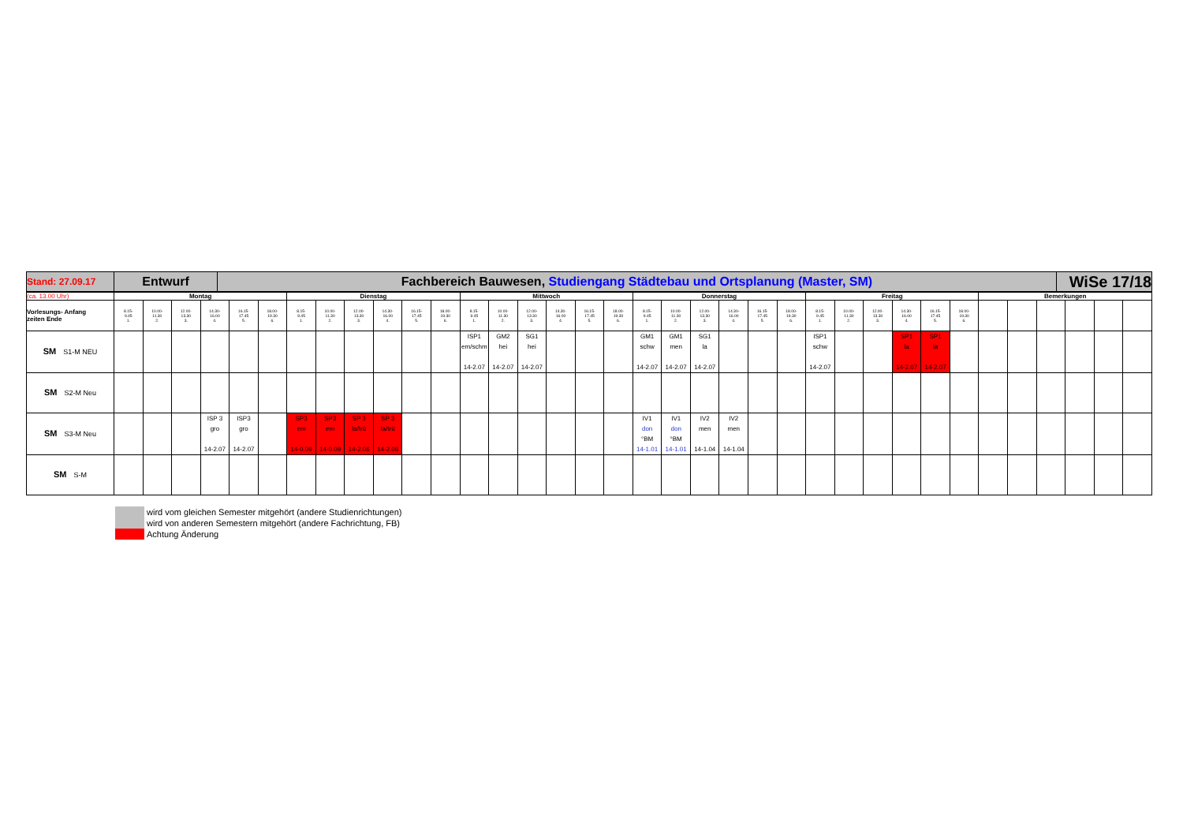| Stand: 27.09.17 | Entwurf | Fachbereich Bauwesen, Studiengang Städtebau und Ortsplanung (Master, SM) | WiSe 17/18 |
| (ca. 13.00 Uhr) | Montag | | | | | | Dienstag | | | | | | Mittwoch | | | | | | Donnerstag | | | | | | Freitag | | | | | | Bemerkungen | | | | | |
| Vorlesungs- Anfang zeiten Ende | 8.15- 9.45 1. | 10.00- 11.30 2. | 12.00- 13.30 3. | 14.30- 16.00 4. | 16.15- 17.45 5. | 18.00- 19.30 6. | 8.15- 9.45 1. | 10.00- 11.30 2. | 12.00- 13.30 3. | 14.30- 16.00 4. | 16.15- 17.45 5. | 18.00- 19.30 6. | 8.15- 9.45 1. | 10.00- 11.30 2. | 12.00- 13.30 3. | 14.30- 16.00 4. | 16.15- 17.45 5. | 18.00- 19.30 6. | 8.15- 9.45 1. | 10.00- 11.30 2. | 12.00- 13.30 3. | 14.30- 16.00 4. | 16.15- 17.45 5. | 18.00- 19.30 6. | 8.15- 9.45 1. | 10.00- 11.30 2. | 12.00- 13.30 3. | 14.30- 16.00 4. | 16.15- 17.45 5. | 18.00- 19.30 6. | | | | | | |
| SM S1-M NEU | | | | | | | | | | | | | ISP1 em/schm 14-2.07 | GM2 hei 14-2.07 | SG1 hei 14-2.07 | | | | GM1 schw 14-2.07 | GM1 men 14-2.07 | SG1 la 14-2.07 | | | | ISP1 schw 14-2.07 | | | SP1 la 14-2.07 | SP1 la 14-2.07 | | | | | | | |
| SM S2-M Neu | | | | | | | | | | | | | | | | | | | | | | | | | | | | | | | | | | | | |
| SM S3-M Neu | | | | ISP 3 gro 14-2.07 | ISP3 gro 14-2.07 | | SP3 em 14-0.09 | SP3 em 14-0.09 | SP 3 la/trü 14-2.06 | SP 3 la/trü 14-2.06 | | | | | | | | | IV1 don °BM 14-1.01 | IV1 don °BM 14-1.01 | IV2 men 14-1.04 | IV2 men 14-1.04 | | | | | | | | | | | | | | |
| SM S-M | | | | | | | | | | | | | | | | | | | | | | | | | | | | | | | | | | | | |
wird vom gleichen Semester mitgehört (andere Studienrichtungen)
wird von anderen Semestern mitgehört (andere Fachrichtung, FB)
Achtung Änderung